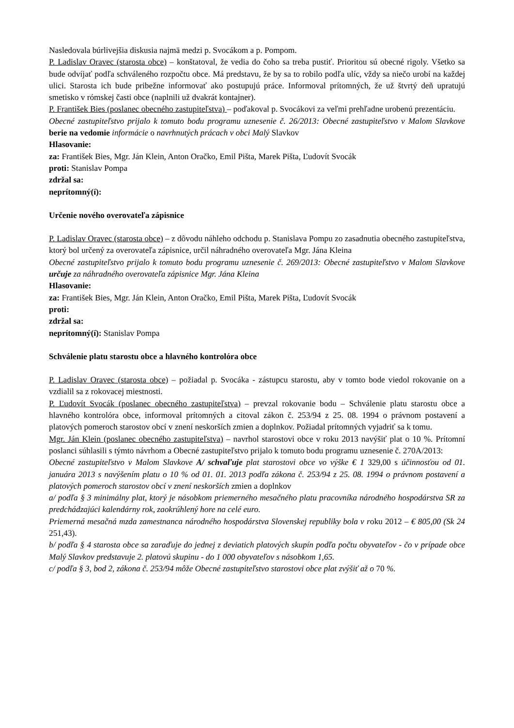Nasledovala búrlivejšia diskusia najmä medzi p. Svocákom a p. Pompom.
P. Ladislav Oravec (starosta obce) – konštatoval, že vedia do čoho sa treba pustiť. Prioritou sú obecné rigoly. Všetko sa bude odvíjať podľa schváleného rozpočtu obce. Má predstavu, že by sa to robilo podľa ulíc, vždy sa niečo urobí na každej ulici. Starosta ich bude pribežne informovať ako postupujú práce. Informoval prítomných, že už štvrtý deň upratujú smetisko v rómskej časti obce (naplnili už dvakrát kontajner).
P. František Bies (poslanec obecného zastupiteľstva) – poďakoval p. Svocákovi za veľmi prehľadne urobenú prezentáciu.
Obecné zastupiteľstvo prijalo k tomuto bodu programu uznesenie č. 26/2013: Obecné zastupiteľstvo v Malom Slavkove berie na vedomie informácie o navrhnutých prácach v obci Malý Slavkov
Hlasovanie:
za: František Bies, Mgr. Ján Klein, Anton Oračko, Emil Pišta, Marek Pišta, Ľudovít Svocák
proti: Stanislav Pompa
zdržal sa:
neprítomný(í):
Určenie nového overovateľa zápisnice
P. Ladislav Oravec (starosta obce) – z dôvodu náhleho odchodu p. Stanislava Pompu zo zasadnutia obecného zastupiteľstva, ktorý bol určený za overovateľa zápisnice, určil náhradného overovateľa Mgr. Jána Kleina
Obecné zastupiteľstvo prijalo k tomuto bodu programu uznesenie č. 269/2013: Obecné zastupiteľstvo v Malom Slavkove určuje za náhradného overovateľa zápisnice Mgr. Jána Kleina
Hlasovanie:
za: František Bies, Mgr. Ján Klein, Anton Oračko, Emil Pišta, Marek Pišta, Ľudovít Svocák
proti:
zdržal sa:
neprítomný(í): Stanislav Pompa
Schválenie platu starostu obce a hlavného kontrolóra obce
P. Ladislav Oravec (starosta obce) – požiadal p. Svocáka - zástupcu starostu, aby v tomto bode viedol rokovanie on a vzdialil sa z rokovacej miestnosti.
P. Ľudovít Svocák (poslanec obecného zastupiteľstva) – prevzal rokovanie bodu – Schválenie platu starostu obce a hlavného kontrolóra obce, informoval prítomných a citoval zákon č. 253/94 z 25. 08. 1994 o právnom postavení a platových pomeroch starostov obcí v znení neskorších zmien a doplnkov. Požiadal prítomných vyjadriť sa k tomu.
Mgr. Ján Klein (poslanec obecného zastupiteľstva) – navrhol starostovi obce v roku 2013 navýšiť plat o 10 %. Prítomní poslanci súhlasili s týmto návrhom a Obecné zastupiteľstvo prijalo k tomuto bodu programu uznesenie č. 270A/2013:
Obecné zastupiteľstvo v Malom Slavkove A/ schvaľuje plat starostovi obce vo výške € 1 329,00 s účinnosťou od 01. januára 2013 s navýšením platu o 10 % od 01. 01. 2013 podľa zákona č. 253/94 z 25. 08. 1994 o právnom postavení a platových pomeroch starostov obcí v znení neskorších zmien a doplnkov
a/ podľa § 3 minimálny plat, ktorý je násobkom priemerného mesačného platu pracovníka národného hospodárstva SR za predchádzajúci kalendárny rok, zaokrúhlený hore na celé euro.
Priemerná mesačná mzda zamestnanca národného hospodárstva Slovenskej republiky bola v roku 2012 – € 805,00 (Sk 24 251,43).
b/ podľa § 4 starosta obce sa zaraďuje do jednej z deviatich platových skupín podľa počtu obyvateľov - čo v prípade obce Malý Slavkov predstavuje 2. platovú skupinu - do 1 000 obyvateľov s násobkom 1,65.
c/ podľa § 3, bod 2, zákona č. 253/94 môže Obecné zastupiteľstvo starostovi obce plat zvýšiť až o 70 %.